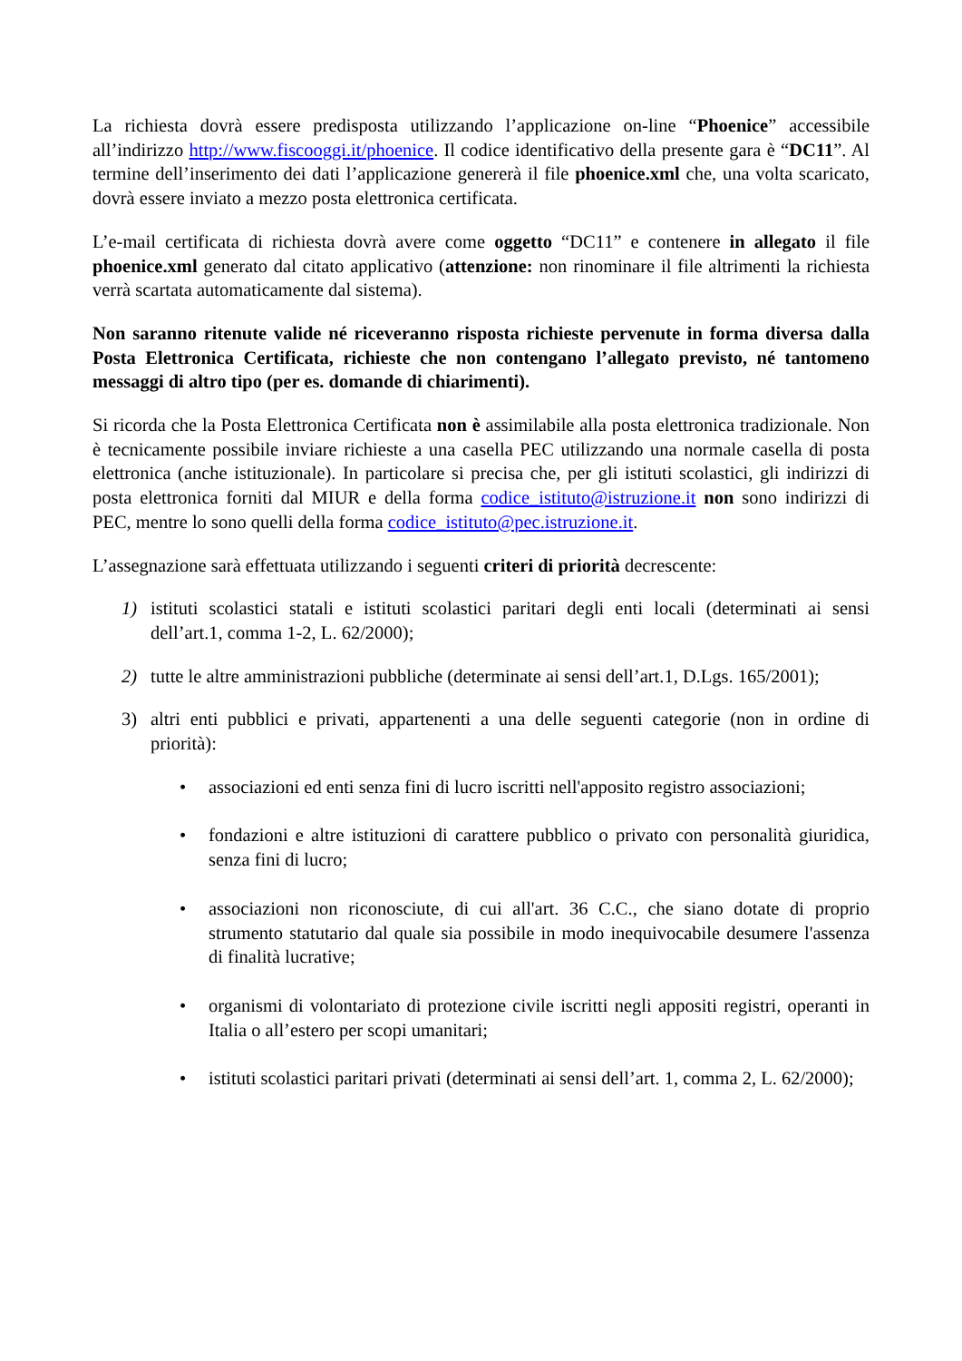La richiesta dovrà essere predisposta utilizzando l’applicazione on-line “Phoenice” accessibile all’indirizzo http://www.fiscooggi.it/phoenice. Il codice identificativo della presente gara è “DC11”. Al termine dell’inserimento dei dati l’applicazione genererà il file phoenice.xml che, una volta scaricato, dovrà essere inviato a mezzo posta elettronica certificata.
L’e-mail certificata di richiesta dovrà avere come oggetto “DC11” e contenere in allegato il file phoenice.xml generato dal citato applicativo (attenzione: non rinominare il file altrimenti la richiesta verrà scartata automaticamente dal sistema).
Non saranno ritenute valide né riceveranno risposta richieste pervenute in forma diversa dalla Posta Elettronica Certificata, richieste che non contengano l’allegato previsto, né tantomeno messaggi di altro tipo (per es. domande di chiarimenti).
Si ricorda che la Posta Elettronica Certificata non è assimilabile alla posta elettronica tradizionale. Non è tecnicamente possibile inviare richieste a una casella PEC utilizzando una normale casella di posta elettronica (anche istituzionale). In particolare si precisa che, per gli istituti scolastici, gli indirizzi di posta elettronica forniti dal MIUR e della forma codice_istituto@istruzione.it non sono indirizzi di PEC, mentre lo sono quelli della forma codice_istituto@pec.istruzione.it.
L’assegnazione sarà effettuata utilizzando i seguenti criteri di priorità decrescente:
1) istituti scolastici statali e istituti scolastici paritari degli enti locali (determinati ai sensi dell’art.1, comma 1-2, L. 62/2000);
2) tutte le altre amministrazioni pubbliche (determinate ai sensi dell’art.1, D.Lgs. 165/2001);
3) altri enti pubblici e privati, appartenenti a una delle seguenti categorie (non in ordine di priorità):
• associazioni ed enti senza fini di lucro iscritti nell'apposito registro associazioni;
• fondazioni e altre istituzioni di carattere pubblico o privato con personalità giuridica, senza fini di lucro;
• associazioni non riconosciute, di cui all'art. 36 C.C., che siano dotate di proprio strumento statutario dal quale sia possibile in modo inequivocabile desumere l'assenza di finalità lucrative;
• organismi di volontariato di protezione civile iscritti negli appositi registri, operanti in Italia o all’estero per scopi umanitari;
• istituti scolastici paritari privati (determinati ai sensi dell’art. 1, comma 2, L. 62/2000);